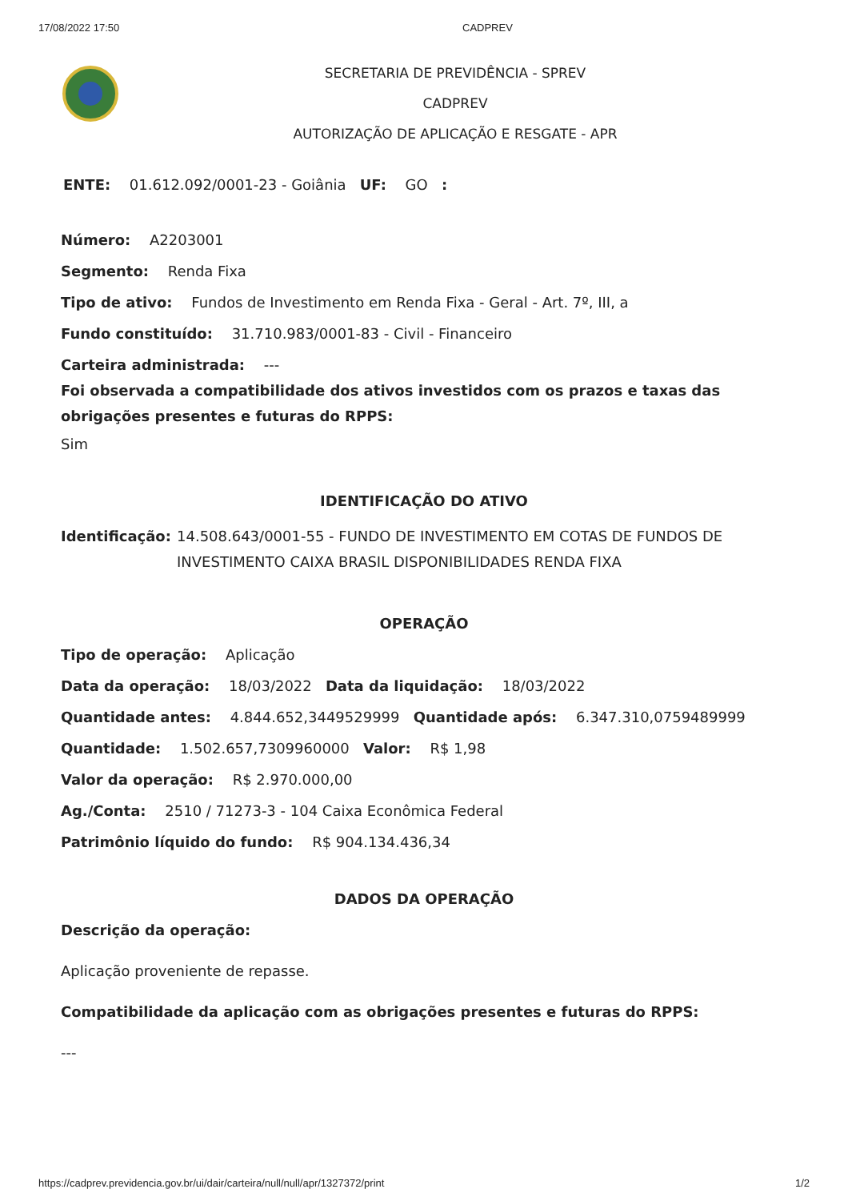17/08/2022 17:50 CADPREV
SECRETARIA DE PREVIDÊNCIA - SPREV
CADPREV
AUTORIZAÇÃO DE APLICAÇÃO E RESGATE - APR
ENTE: 01.612.092/0001-23 - Goiânia UF: GO :
Número: A2203001
Segmento: Renda Fixa
Tipo de ativo: Fundos de Investimento em Renda Fixa - Geral - Art. 7º, III, a
Fundo constituído: 31.710.983/0001-83 - Civil - Financeiro
Carteira administrada: ---
Foi observada a compatibilidade dos ativos investidos com os prazos e taxas das obrigações presentes e futuras do RPPS:
Sim
IDENTIFICAÇÃO DO ATIVO
Identificação: 14.508.643/0001-55 - FUNDO DE INVESTIMENTO EM COTAS DE FUNDOS DE INVESTIMENTO CAIXA BRASIL DISPONIBILIDADES RENDA FIXA
OPERAÇÃO
Tipo de operação: Aplicação
Data da operação: 18/03/2022 Data da liquidação: 18/03/2022
Quantidade antes: 4.844.652,3449529999 Quantidade após: 6.347.310,0759489999
Quantidade: 1.502.657,7309960000 Valor: R$ 1,98
Valor da operação: R$ 2.970.000,00
Ag./Conta: 2510 / 71273-3 - 104 Caixa Econômica Federal
Patrimônio líquido do fundo: R$ 904.134.436,34
DADOS DA OPERAÇÃO
Descrição da operação:
Aplicação proveniente de repasse.
Compatibilidade da aplicação com as obrigações presentes e futuras do RPPS:
---
https://cadprev.previdencia.gov.br/ui/dair/carteira/null/null/apr/1327372/print 1/2